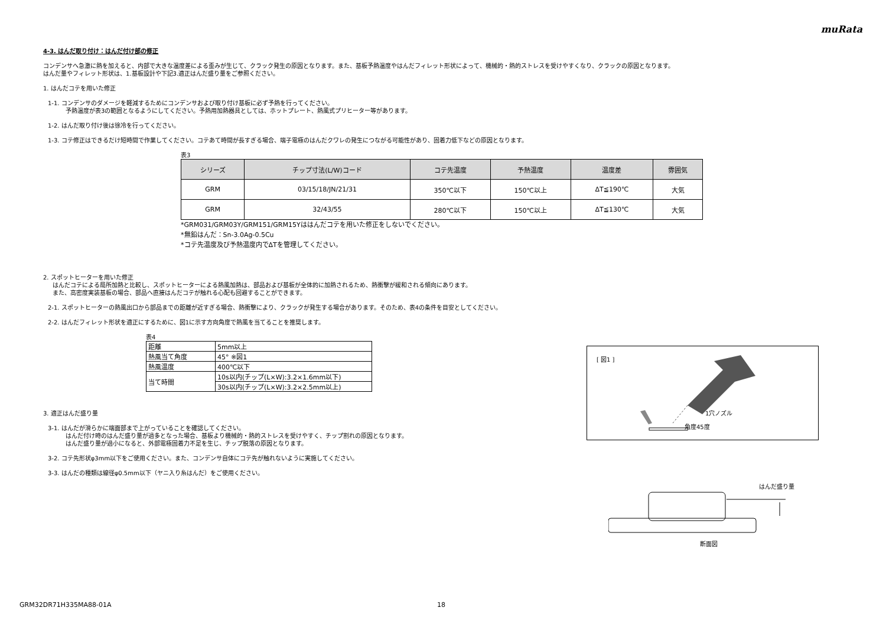muRata
4-3. はんだ取り付け：はんだ付け部の修正
コンデンサへ急激に熱を加えると、内部で大きな温度差による歪みが生じて、クラック発生の原因となります。また、基板予熱温度やはんだフィレット形状によって、機械的・熱的ストレスを受けやすくなり、クラックの原因となります。
はんだ量やフィレット形状は、1.基板設計や下記3.適正はんだ盛り量をご参照ください。
1. はんだコテを用いた修正
1-1. コンデンサのダメージを軽減するためにコンデンサおよび取り付け基板に必ず予熱を行ってください。
予熱温度が表3の範囲となるようにしてください。予熱用加熱器具としては、ホットプレート、熱風式プリヒーター等があります。
1-2. はんだ取り付け後は徐冷を行ってください。
1-3. コテ修正はできるだけ短時間で作業してください。コテあて時間が長すぎる場合、端子電極のはんだクワレの発生につながる可能性があり、固着力低下などの原因となります。
表3
| シリーズ | チップ寸法(L/W)コード | コテ先温度 | 予熱温度 | 温度差 | 雰囲気 |
| --- | --- | --- | --- | --- | --- |
| GRM | 03/15/18/JN/21/31 | 350℃以下 | 150℃以上 | ΔT≦190℃ | 大気 |
| GRM | 32/43/55 | 280℃以下 | 150℃以上 | ΔT≦130℃ | 大気 |
*GRM031/GRM03Y/GRM151/GRM15Yははんだコテを用いた修正をしないでください。
*無鉛はんだ：Sn-3.0Ag-0.5Cu
*コテ先温度及び予熱温度内でΔTを管理してください。
2. スポットヒーターを用いた修正
はんだコテによる局所加熱と比較し、スポットヒーターによる熱風加熱は、部品および基板が全体的に加熱されるため、熱衝撃が緩和される傾向にあります。
また、高密度実装基板の場合、部品へ直接はんだコテが触れる心配も回避することができます。
2-1. スポットヒーターの熱風出口から部品までの距離が近すぎる場合、熱衝撃により、クラックが発生する場合があります。そのため、表4の条件を目安としてください。
2-2. はんだフィレット形状を適正にするために、図1に示す方向角度で熱風を当てることを推奨します。
表4
| 距離 | 5mm以上 |
| 熱風当て角度 | 45° ※図1 |
| 熱風温度 | 400℃以下 |
| 当て時間 | 10s以内(チップ(L×W):3.2×1.6mm以下) |
| | 30s以内(チップ(L×W):3.2×2.5mm以上) |
3. 適正はんだ盛り量
3-1. はんだが滑らかに端面部まで上がっていることを確認してください。
はんだ付け時のはんだ盛り量が過多となった場合、基板より機械的・熱的ストレスを受けやすく、チップ割れの原因となります。
はんだ盛り量が過小になると、外部電極固着力不足を生じ、チップ脱落の原因となります。
3-2. コテ先形状φ3mm以下をご使用ください。また、コンデンサ自体にコテ先が触れないように実施してください。
3-3. はんだの種類は線径φ0.5mm以下（ヤニ入り糸はんだ）をご使用ください。
[ 図1 ]
1穴ノズル
角度45度
はんだ盛り量
断面図
GRM32DR71H335MA88-01A 18